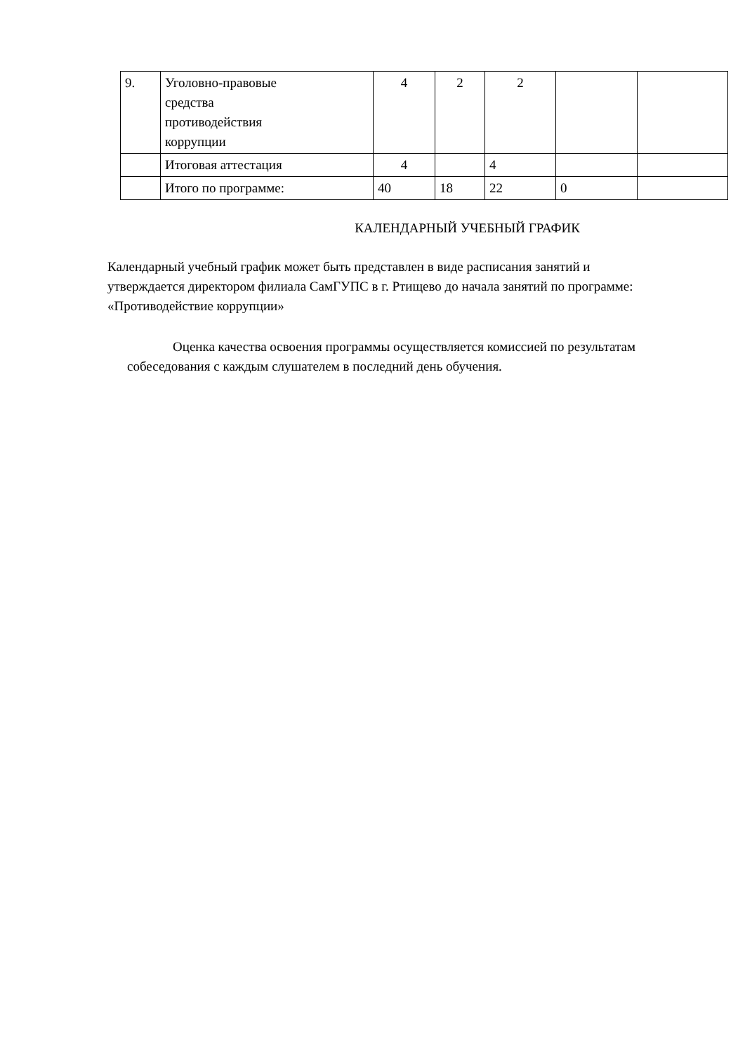| 9. | Уголовно-правовые средства противодействия коррупции | 4 | 2 | 2 | | |
| | Итоговая аттестация | 4 | | 4 | | |
| | Итого по программе: | 40 | 18 | 22 | 0 | |
КАЛЕНДАРНЫЙ УЧЕБНЫЙ ГРАФИК
Календарный учебный график может быть представлен в виде расписания занятий и утверждается директором филиала СамГУПС в г. Ртищево до начала занятий по программе: «Противодействие коррупции»
Оценка качества освоения программы осуществляется комиссией по результатам собеседования с каждым слушателем в последний день обучения.